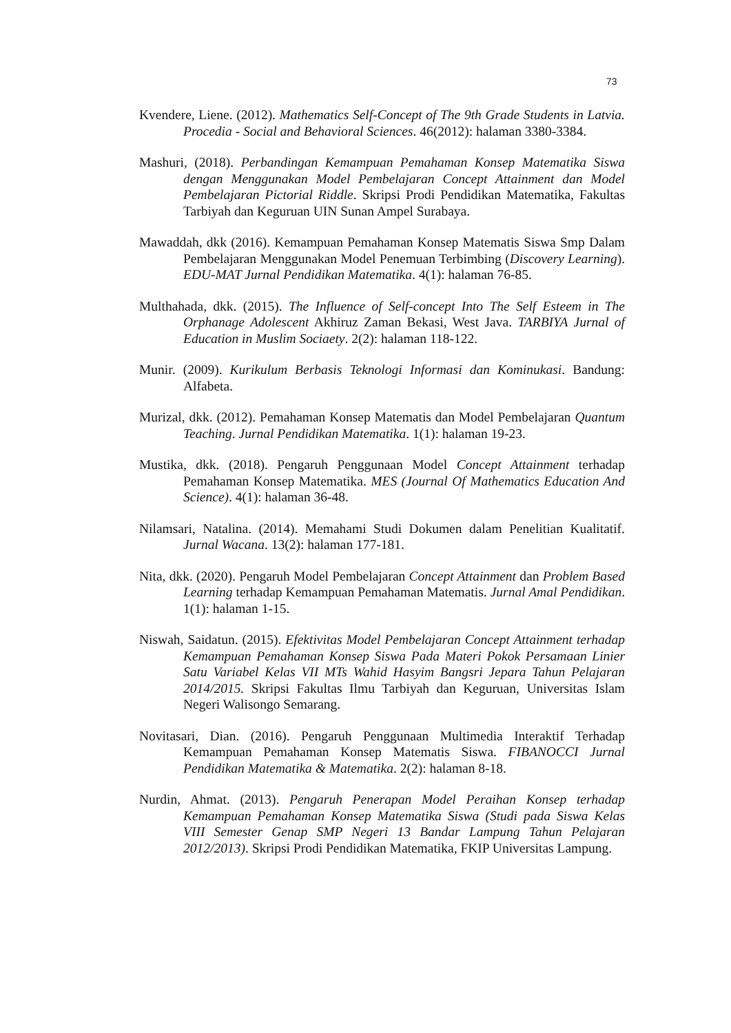73
Kvendere, Liene. (2012). Mathematics Self-Concept of The 9th Grade Students in Latvia. Procedia - Social and Behavioral Sciences. 46(2012): halaman 3380-3384.
Mashuri, (2018). Perbandingan Kemampuan Pemahaman Konsep Matematika Siswa dengan Menggunakan Model Pembelajaran Concept Attainment dan Model Pembelajaran Pictorial Riddle. Skripsi Prodi Pendidikan Matematika, Fakultas Tarbiyah dan Keguruan UIN Sunan Ampel Surabaya.
Mawaddah, dkk (2016). Kemampuan Pemahaman Konsep Matematis Siswa Smp Dalam Pembelajaran Menggunakan Model Penemuan Terbimbing (Discovery Learning). EDU-MAT Jurnal Pendidikan Matematika. 4(1): halaman 76-85.
Multhahada, dkk. (2015). The Influence of Self-concept Into The Self Esteem in The Orphanage Adolescent Akhiruz Zaman Bekasi, West Java. TARBIYA Jurnal of Education in Muslim Sociaety. 2(2): halaman 118-122.
Munir. (2009). Kurikulum Berbasis Teknologi Informasi dan Kominukasi. Bandung: Alfabeta.
Murizal, dkk. (2012). Pemahaman Konsep Matematis dan Model Pembelajaran Quantum Teaching. Jurnal Pendidikan Matematika. 1(1): halaman 19-23.
Mustika, dkk. (2018). Pengaruh Penggunaan Model Concept Attainment terhadap Pemahaman Konsep Matematika. MES (Journal Of Mathematics Education And Science). 4(1): halaman 36-48.
Nilamsari, Natalina. (2014). Memahami Studi Dokumen dalam Penelitian Kualitatif. Jurnal Wacana. 13(2): halaman 177-181.
Nita, dkk. (2020). Pengaruh Model Pembelajaran Concept Attainment dan Problem Based Learning terhadap Kemampuan Pemahaman Matematis. Jurnal Amal Pendidikan. 1(1): halaman 1-15.
Niswah, Saidatun. (2015). Efektivitas Model Pembelajaran Concept Attainment terhadap Kemampuan Pemahaman Konsep Siswa Pada Materi Pokok Persamaan Linier Satu Variabel Kelas VII MTs Wahid Hasyim Bangsri Jepara Tahun Pelajaran 2014/2015. Skripsi Fakultas Ilmu Tarbiyah dan Keguruan, Universitas Islam Negeri Walisongo Semarang.
Novitasari, Dian. (2016). Pengaruh Penggunaan Multimedia Interaktif Terhadap Kemampuan Pemahaman Konsep Matematis Siswa. FIBANOCCI Jurnal Pendidikan Matematika & Matematika. 2(2): halaman 8-18.
Nurdin, Ahmat. (2013). Pengaruh Penerapan Model Peraihan Konsep terhadap Kemampuan Pemahaman Konsep Matematika Siswa (Studi pada Siswa Kelas VIII Semester Genap SMP Negeri 13 Bandar Lampung Tahun Pelajaran 2012/2013). Skripsi Prodi Pendidikan Matematika, FKIP Universitas Lampung.